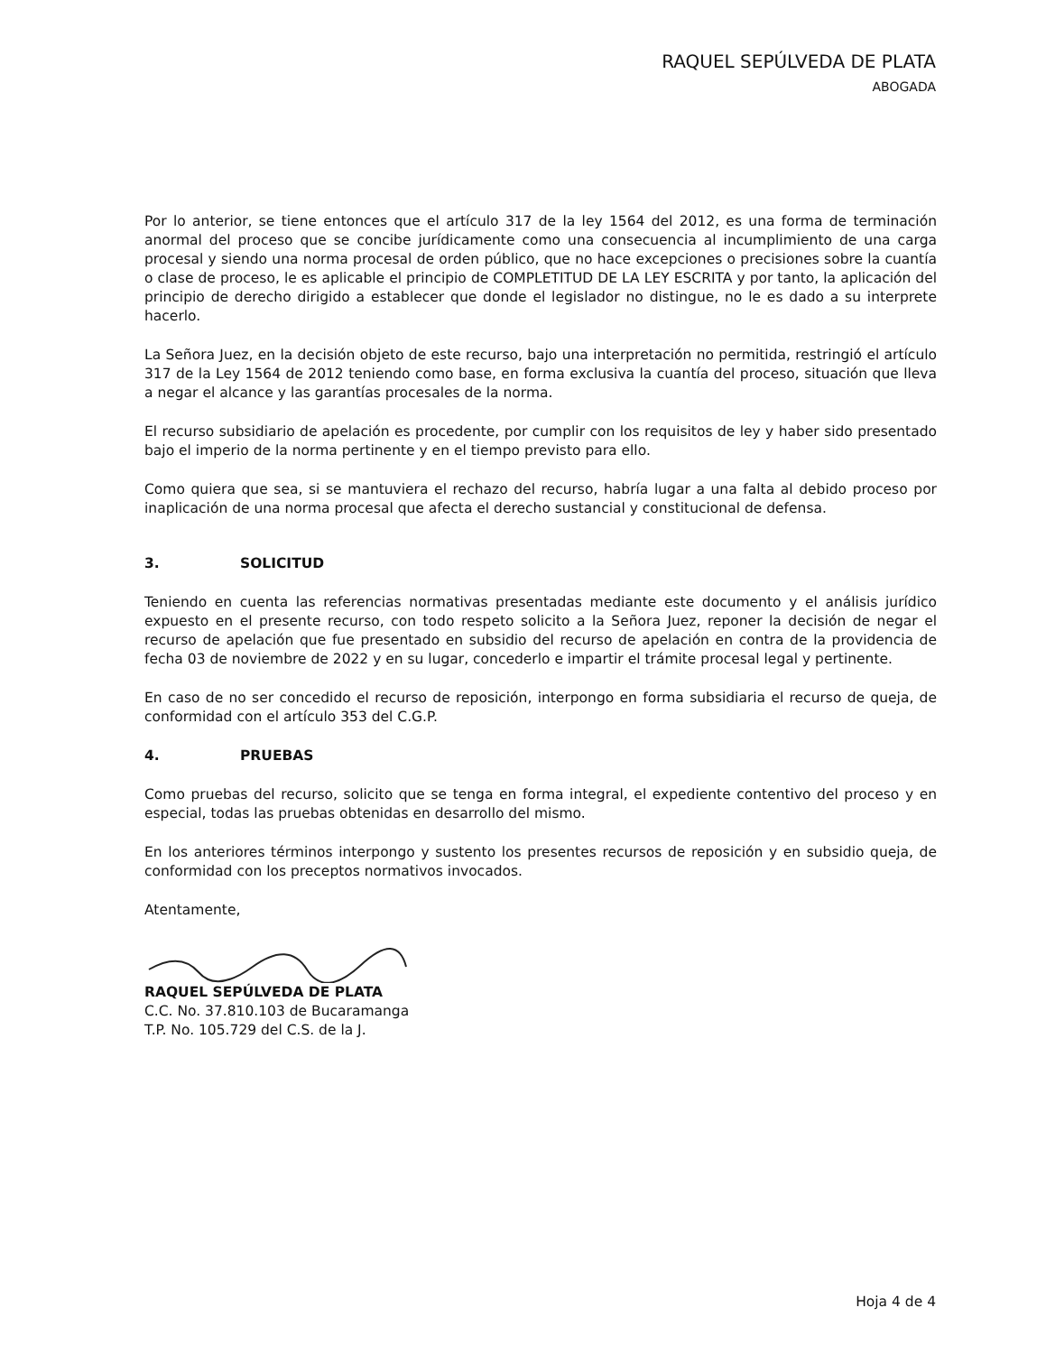RAQUEL SEPÚLVEDA DE PLATA
ABOGADA
Por lo anterior, se tiene entonces que el artículo 317 de la ley 1564 del 2012, es una forma de terminación anormal del proceso que se concibe jurídicamente como una consecuencia al incumplimiento de una carga procesal y siendo una norma procesal de orden público, que no hace excepciones o precisiones sobre la cuantía o clase de proceso, le es aplicable el principio de COMPLETITUD DE LA LEY ESCRITA y por tanto, la aplicación del principio de derecho dirigido a establecer que donde el legislador no distingue, no le es dado a su interprete hacerlo.
La Señora Juez, en la decisión objeto de este recurso, bajo una interpretación no permitida, restringió el artículo 317 de la Ley 1564 de 2012 teniendo como base, en forma exclusiva la cuantía del proceso, situación que lleva a negar el alcance y las garantías procesales de la norma.
El recurso subsidiario de apelación es procedente, por cumplir con los requisitos de ley y haber sido presentado bajo el imperio de la norma pertinente y en el tiempo previsto para ello.
Como quiera que sea, si se mantuviera el rechazo del recurso, habría lugar a una falta al debido proceso por inaplicación de una norma procesal que afecta el derecho sustancial y constitucional de defensa.
3. SOLICITUD
Teniendo en cuenta las referencias normativas presentadas mediante este documento y el análisis jurídico expuesto en el presente recurso, con todo respeto solicito a la Señora Juez, reponer la decisión de negar el recurso de apelación que fue presentado en subsidio del recurso de apelación en contra de la providencia de fecha 03 de noviembre de 2022 y en su lugar, concederlo e impartir el trámite procesal legal y pertinente.
En caso de no ser concedido el recurso de reposición, interpongo en forma subsidiaria el recurso de queja, de conformidad con el artículo 353 del C.G.P.
4. PRUEBAS
Como pruebas del recurso, solicito que se tenga en forma integral, el expediente contentivo del proceso y en especial, todas las pruebas obtenidas en desarrollo del mismo.
En los anteriores términos interpongo y sustento los presentes recursos de reposición y en subsidio queja, de conformidad con los preceptos normativos invocados.
Atentamente,
RAQUEL SEPÚLVEDA DE PLATA
C.C. No. 37.810.103 de Bucaramanga
T.P. No. 105.729 del C.S. de la J.
Hoja 4 de 4